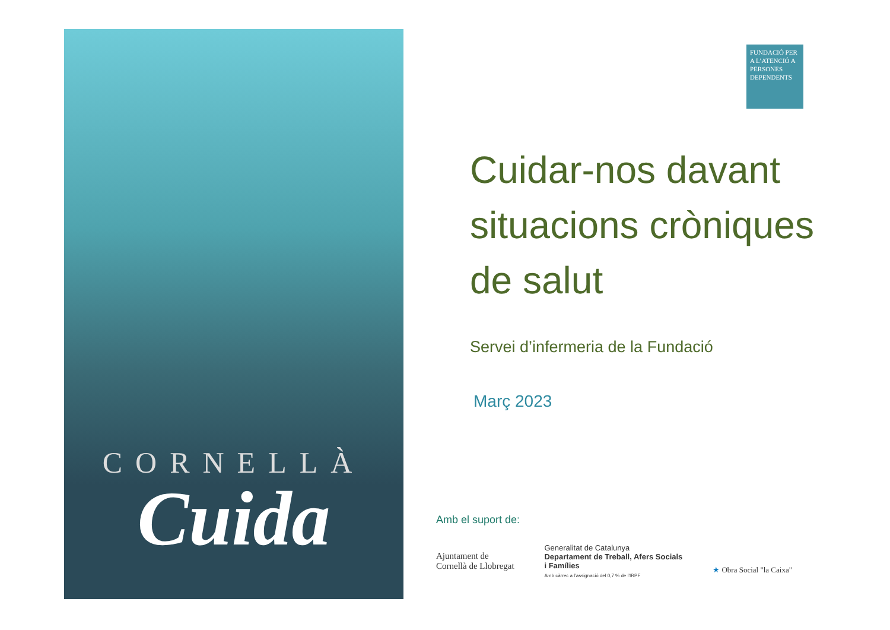CORNELLÀ
Cuida
FUNDACIÓ PER A L’ATENCIÓ A PERSONES DEPENDENTS
Cuidar-nos davant situacions cròniques de salut
Servei d’infermeria de la Fundació
Març 2023
Amb el suport de:
Ajuntament de
Cornellà de Llobregat
Generalitat de Catalunya
Departament de Treball, Afers Socials
i Famílies
Amb càrrec a l’assignació del 0,7 % de l’IRPF
★ Obra Social "la Caixa"